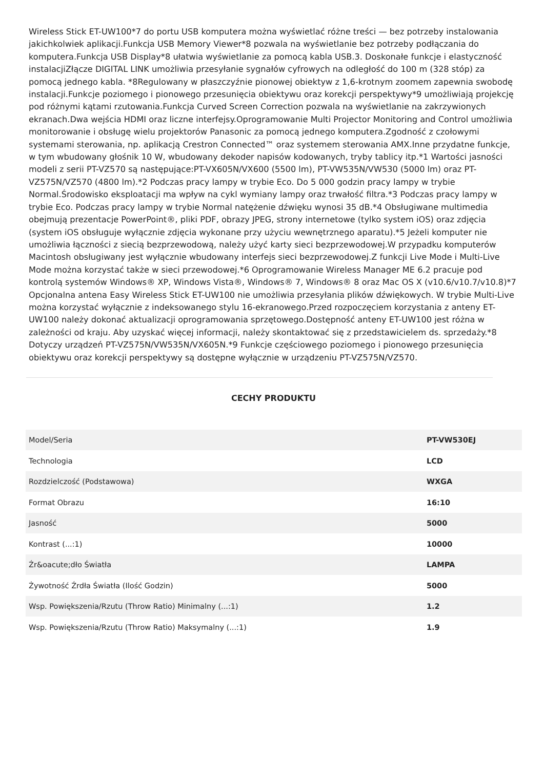Wireless Stick ET-UW100*7 do portu USB komputera można wyświetlać różne treści — bez potrzeby instalowania jakichkolwiek aplikacji.Funkcja USB Memory Viewer*8 pozwala na wyświetlanie bez potrzeby podłączania do komputera.Funkcja USB Display*8 ułatwia wyświetlanie za pomocą kabla USB.3. Doskonałe funkcje i elastyczność instalacjiZłącze DIGITAL LINK umożliwia przesyłanie sygnałów cyfrowych na odległość do 100 m (328 stóp) za pomocą jednego kabla. *8Regulowany w płaszczyźnie pionowej obiektyw z 1,6-krotnym zoomem zapewnia swobodę instalacji.Funkcje poziomego i pionowego przesunięcia obiektywu oraz korekcji perspektywy*9 umożliwiają projekcję pod różnymi kątami rzutowania.Funkcja Curved Screen Correction pozwala na wyświetlanie na zakrzywionych ekranach.Dwa wejścia HDMI oraz liczne interfejsy.Oprogramowanie Multi Projector Monitoring and Control umożliwia monitorowanie i obsługę wielu projektorów Panasonic za pomocą jednego komputera.Zgodność z czołowymi systemami sterowania, np. aplikacją Crestron Connected™ oraz systemem sterowania AMX.Inne przydatne funkcje, w tym wbudowany głośnik 10 W, wbudowany dekoder napisów kodowanych, tryby tablicy itp.*1 Wartości jasności modeli z serii PT-VZ570 są następujące:PT-VX605N/VX600 (5500 lm), PT-VW535N/VW530 (5000 lm) oraz PT-VZ575N/VZ570 (4800 lm).*2 Podczas pracy lampy w trybie Eco. Do 5 000 godzin pracy lampy w trybie Normal.Środowisko eksploatacji ma wpływ na cykl wymiany lampy oraz trwałość filtra.*3 Podczas pracy lampy w trybie Eco. Podczas pracy lampy w trybie Normal natężenie dźwięku wynosi 35 dB.*4 Obsługiwane multimedia obejmują prezentacje PowerPoint®, pliki PDF, obrazy JPEG, strony internetowe (tylko system iOS) oraz zdjęcia (system iOS obsługuje wyłącznie zdjęcia wykonane przy użyciu wewnętrznego aparatu).*5 Jeżeli komputer nie umożliwia łączności z siecią bezprzewodową, należy użyć karty sieci bezprzewodowej.W przypadku komputerów Macintosh obsługiwany jest wyłącznie wbudowany interfejs sieci bezprzewodowej.Z funkcji Live Mode i Multi-Live Mode można korzystać także w sieci przewodowej.*6 Oprogramowanie Wireless Manager ME 6.2 pracuje pod kontrolą systemów Windows® XP, Windows Vista®, Windows® 7, Windows® 8 oraz Mac OS X (v10.6/v10.7/v10.8)*7 Opcjonalna antena Easy Wireless Stick ET-UW100 nie umożliwia przesyłania plików dźwiękowych. W trybie Multi-Live można korzystać wyłącznie z indeksowanego stylu 16-ekranowego.Przed rozpoczęciem korzystania z anteny ET-UW100 należy dokonać aktualizacji oprogramowania sprzętowego.Dostępność anteny ET-UW100 jest różna w zależności od kraju. Aby uzyskać więcej informacji, należy skontaktować się z przedstawicielem ds. sprzedaży.*8 Dotyczy urządzeń PT-VZ575N/VW535N/VX605N.*9 Funkcje częściowego poziomego i pionowego przesunięcia obiektywu oraz korekcji perspektywy są dostępne wyłącznie w urządzeniu PT-VZ575N/VZ570.
CECHY PRODUKTU
| Model/Seria | PT-VW530EJ |
| Technologia | LCD |
| Rozdzielczość (Podstawowa) | WXGA |
| Format Obrazu | 16:10 |
| Jasność | 5000 |
| Kontrast (...:1) | 10000 |
| Źr&oacute;dło Światła | LAMPA |
| Żywotność Źrdła Światła (Ilość Godzin) | 5000 |
| Wsp. Powiększenia/Rzutu (Throw Ratio) Minimalny (...:1) | 1.2 |
| Wsp. Powiększenia/Rzutu (Throw Ratio) Maksymalny (...:1) | 1.9 |